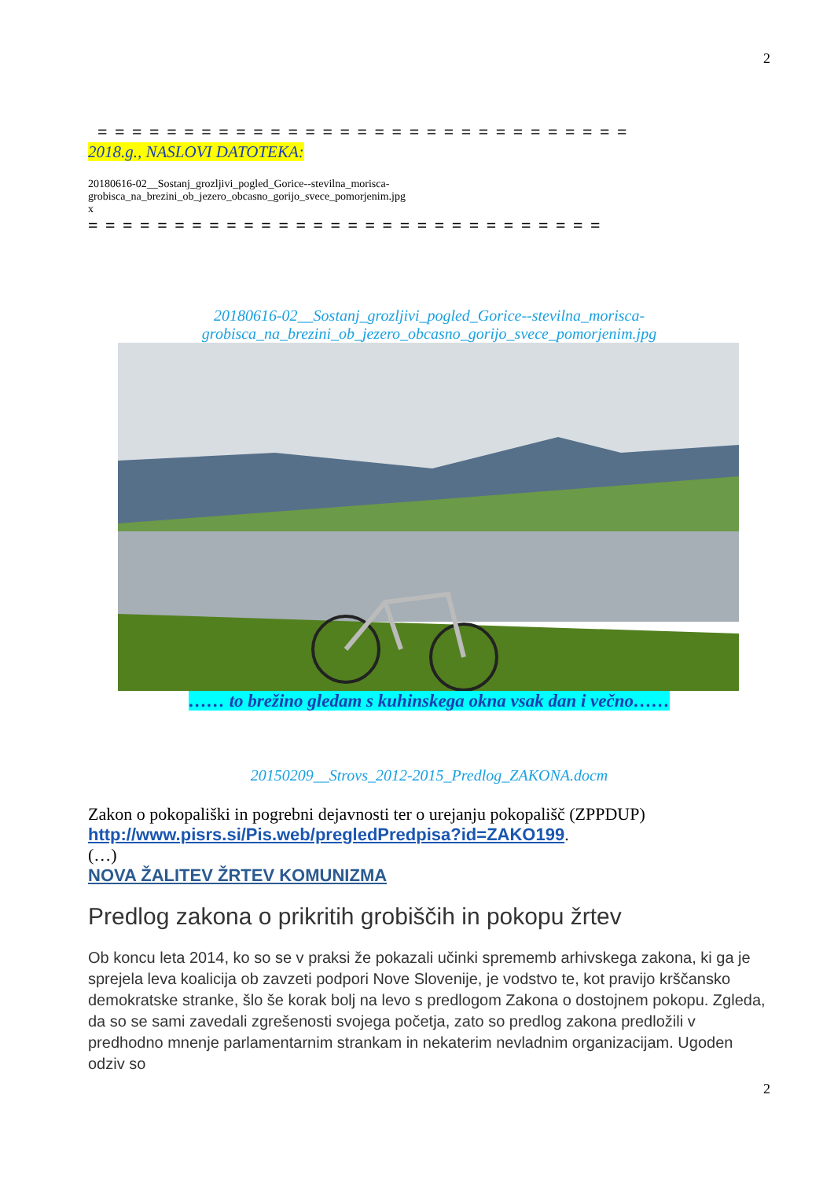2
= = = = = = = = = = = = = = = = = = = = = = = = = = = = = = =
2018.g., NASLOVI DATOTEKA:
20180616-02__Sostanj_grozljivi_pogled_Gorice--stevilna_morisca-
grobisca_na_brezini_ob_jezero_obcasno_gorijo_svece_pomorjenim.jpg
x
= = = = = = = = = = = = = = = = = = = = = = = = = = = = = =
20180616-02__Sostanj_grozljivi_pogled_Gorice--stevilna_morisca-
grobisca_na_brezini_ob_jezero_obcasno_gorijo_svece_pomorjenim.jpg
…… to brežino gledam s kuhinskega okna vsak dan i večno……
20150209__Strovs_2012-2015_Predlog_ZAKONA.docm
Zakon o pokopališki in pogrebni dejavnosti ter o urejanju pokopališč (ZPPDUP)
http://www.pisrs.si/Pis.web/pregledPredpisa?id=ZAKO199.
(…)
NOVA ŽALITEV ŽRTEV KOMUNIZMA
Predlog zakona o prikritih grobiščih in pokopu žrtev
Ob koncu leta 2014, ko so se v praksi že pokazali učinki sprememb arhivskega zakona, ki ga je sprejela leva koalicija ob zavzeti podpori Nove Slovenije, je vodstvo te, kot pravijo krščansko demokratske stranke, šlo še korak bolj na levo s predlogom Zakona o dostojnem pokopu. Zgleda, da so se sami zavedali zgrešenosti svojega početja, zato so predlog zakona predložili v predhodno mnenje parlamentarnim strankam in nekaterim nevladnim organizacijam. Ugoden odziv so
2